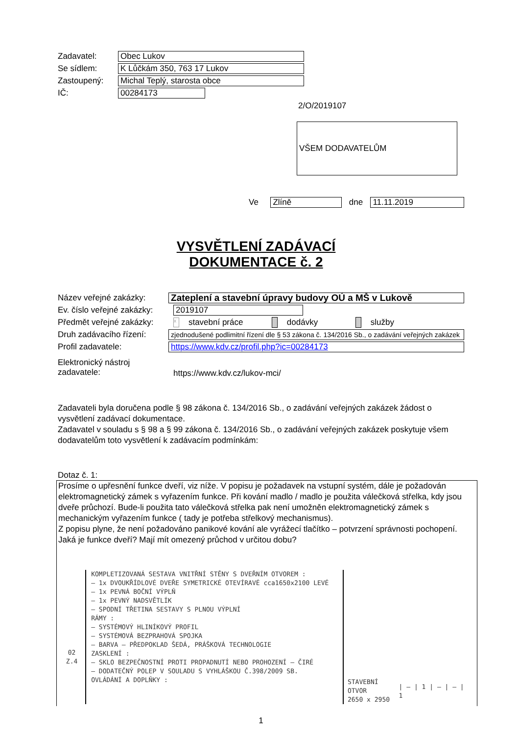Zadavatel:
Obec Lukov
Se sídlem:
K Lůčkám 350, 763 17 Lukov
Zastoupený:
Michal Teplý, starosta obce
IČ:
00284173
2/O/2019107
VŠEM DODAVATELŮM
Ve
Zlíně
dne
11.11.2019
VYSVĚTLENÍ ZADÁVACÍ DOKUMENTACE č. 2
Název veřejné zakázky:
Zateplení a stavební úpravy budovy OÚ a MŠ v Lukově
Ev. číslo veřejné zakázky:
2019107
Předmět veřejné zakázky:
x stavební práce dodávky služby
Druh zadávacího řízení:
zjednodušené podlimitní řízení dle § 53 zákona č. 134/2016 Sb., o zadávání veřejných zakázek
Profil zadavatele:
https://www.kdv.cz/profil.php?ic=00284173
Elektronický nástroj
zadavatele:
https://www.kdv.cz/lukov-mci/
Zadavateli byla doručena podle § 98 zákona č. 134/2016 Sb., o zadávání veřejných zakázek žádost o vysvětlení zadávací dokumentace.
Zadavatel v souladu s § 98 a § 99 zákona č. 134/2016 Sb., o zadávání veřejných zakázek poskytuje všem dodavatelům toto vysvětlení k zadávacím podmínkám:
Dotaz č. 1:
Prosíme o upřesnění funkce dveří, viz níže. V popisu je požadavek na vstupní systém, dále je požadován elektromagnetický zámek s vyřazením funkce. Při kování madlo / madlo je použita válečková střelka, kdy jsou dveře průchozí. Bude-li použita tato válečková střelka pak není umožněn elektromagnetický zámek s mechanickým vyřazením funkce ( tady je potřeba střelkový mechanismus).
Z popisu plyne, že není požadováno panikové kování ale vyrážecí tlačítko – potvrzení správnosti pochopení. Jaká je funkce dveří? Mají mít omezený průchod v určitou dobu?
02
Z.4
KOMPLETIZOVANÁ SESTAVA VNITŘNÍ STĚNY S DVEŘNÍM OTVOREM :
– 1x DVOUKŘÍDLOVÉ DVEŘE SYMETRICKÉ OTEVÍRAVÉ cca1650x2100 LEVÉ
– 1x PEVNÁ BOČNÍ VÝPLŇ
– 1x PEVNÝ NADSVĚTLÍK
– SPODNÍ TŘETINA SESTAVY S PLNOU VÝPLNÍ
RÁMY :
– SYSTÉMOVÝ HLINÍKOVÝ PROFIL
– SYSTÉMOVÁ BEZPRAHOVÁ SPOJKA
– BARVA – PŘEDPOKLAD ŠEDÁ, PRÁŠKOVÁ TECHNOLOGIE
ZASKLENÍ :
– SKLO BEZPEČNOSTNÍ PROTI PROPADNUTÍ NEBO PROHOZENÍ – ČIRÉ
– DODATEČNÝ POLEP V SOULADU S VYHLÁŠKOU Č.398/2009 SB.
OVLÁDÁNÍ A DOPLŇKY :
STAVEBNÍ OTVOR
2650 x 2950
| – | 1 | – | – | 1
1